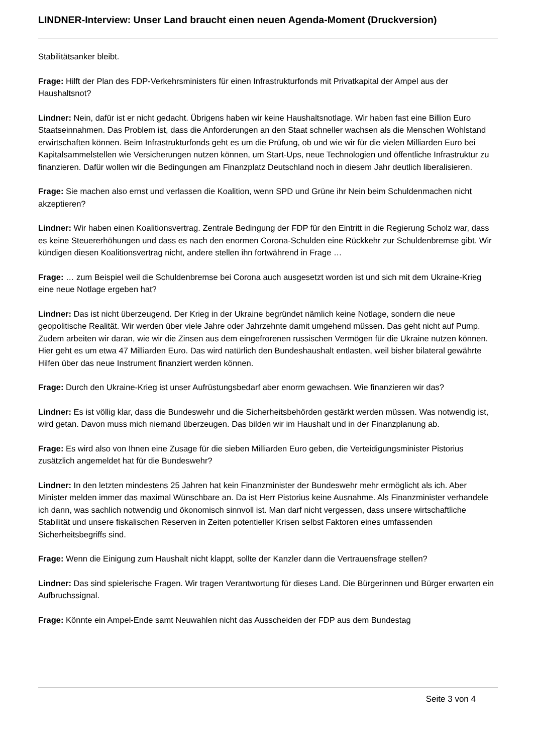LINDNER-Interview: Unser Land braucht einen neuen Agenda-Moment (Druckversion)
Stabilitätsanker bleibt.
Frage: Hilft der Plan des FDP-Verkehrsministers für einen Infrastrukturfonds mit Privatkapital der Ampel aus der Haushaltsnot?
Lindner: Nein, dafür ist er nicht gedacht. Übrigens haben wir keine Haushaltsnotlage. Wir haben fast eine Billion Euro Staatseinnahmen. Das Problem ist, dass die Anforderungen an den Staat schneller wachsen als die Menschen Wohlstand erwirtschaften können. Beim Infrastrukturfonds geht es um die Prüfung, ob und wie wir für die vielen Milliarden Euro bei Kapitalsammelstellen wie Versicherungen nutzen können, um Start-Ups, neue Technologien und öffentliche Infrastruktur zu finanzieren. Dafür wollen wir die Bedingungen am Finanzplatz Deutschland noch in diesem Jahr deutlich liberalisieren.
Frage: Sie machen also ernst und verlassen die Koalition, wenn SPD und Grüne ihr Nein beim Schuldenmachen nicht akzeptieren?
Lindner: Wir haben einen Koalitionsvertrag. Zentrale Bedingung der FDP für den Eintritt in die Regierung Scholz war, dass es keine Steuererhöhungen und dass es nach den enormen Corona-Schulden eine Rückkehr zur Schuldenbremse gibt. Wir kündigen diesen Koalitionsvertrag nicht, andere stellen ihn fortwährend in Frage …
Frage: … zum Beispiel weil die Schuldenbremse bei Corona auch ausgesetzt worden ist und sich mit dem Ukraine-Krieg eine neue Notlage ergeben hat?
Lindner: Das ist nicht überzeugend. Der Krieg in der Ukraine begründet nämlich keine Notlage, sondern die neue geopolitische Realität. Wir werden über viele Jahre oder Jahrzehnte damit umgehend müssen. Das geht nicht auf Pump. Zudem arbeiten wir daran, wie wir die Zinsen aus dem eingefrorenen russischen Vermögen für die Ukraine nutzen können. Hier geht es um etwa 47 Milliarden Euro. Das wird natürlich den Bundeshaushalt entlasten, weil bisher bilateral gewährte Hilfen über das neue Instrument finanziert werden können.
Frage: Durch den Ukraine-Krieg ist unser Aufrüstungsbedarf aber enorm gewachsen. Wie finanzieren wir das?
Lindner: Es ist völlig klar, dass die Bundeswehr und die Sicherheitsbehörden gestärkt werden müssen. Was notwendig ist, wird getan. Davon muss mich niemand überzeugen. Das bilden wir im Haushalt und in der Finanzplanung ab.
Frage: Es wird also von Ihnen eine Zusage für die sieben Milliarden Euro geben, die Verteidigungsminister Pistorius zusätzlich angemeldet hat für die Bundeswehr?
Lindner: In den letzten mindestens 25 Jahren hat kein Finanzminister der Bundeswehr mehr ermöglicht als ich. Aber Minister melden immer das maximal Wünschbare an. Da ist Herr Pistorius keine Ausnahme. Als Finanzminister verhandele ich dann, was sachlich notwendig und ökonomisch sinnvoll ist. Man darf nicht vergessen, dass unsere wirtschaftliche Stabilität und unsere fiskalischen Reserven in Zeiten potentieller Krisen selbst Faktoren eines umfassenden Sicherheitsbegriffs sind.
Frage: Wenn die Einigung zum Haushalt nicht klappt, sollte der Kanzler dann die Vertrauensfrage stellen?
Lindner: Das sind spielerische Fragen. Wir tragen Verantwortung für dieses Land. Die Bürgerinnen und Bürger erwarten ein Aufbruchssignal.
Frage: Könnte ein Ampel-Ende samt Neuwahlen nicht das Ausscheiden der FDP aus dem Bundestag
Seite 3 von 4